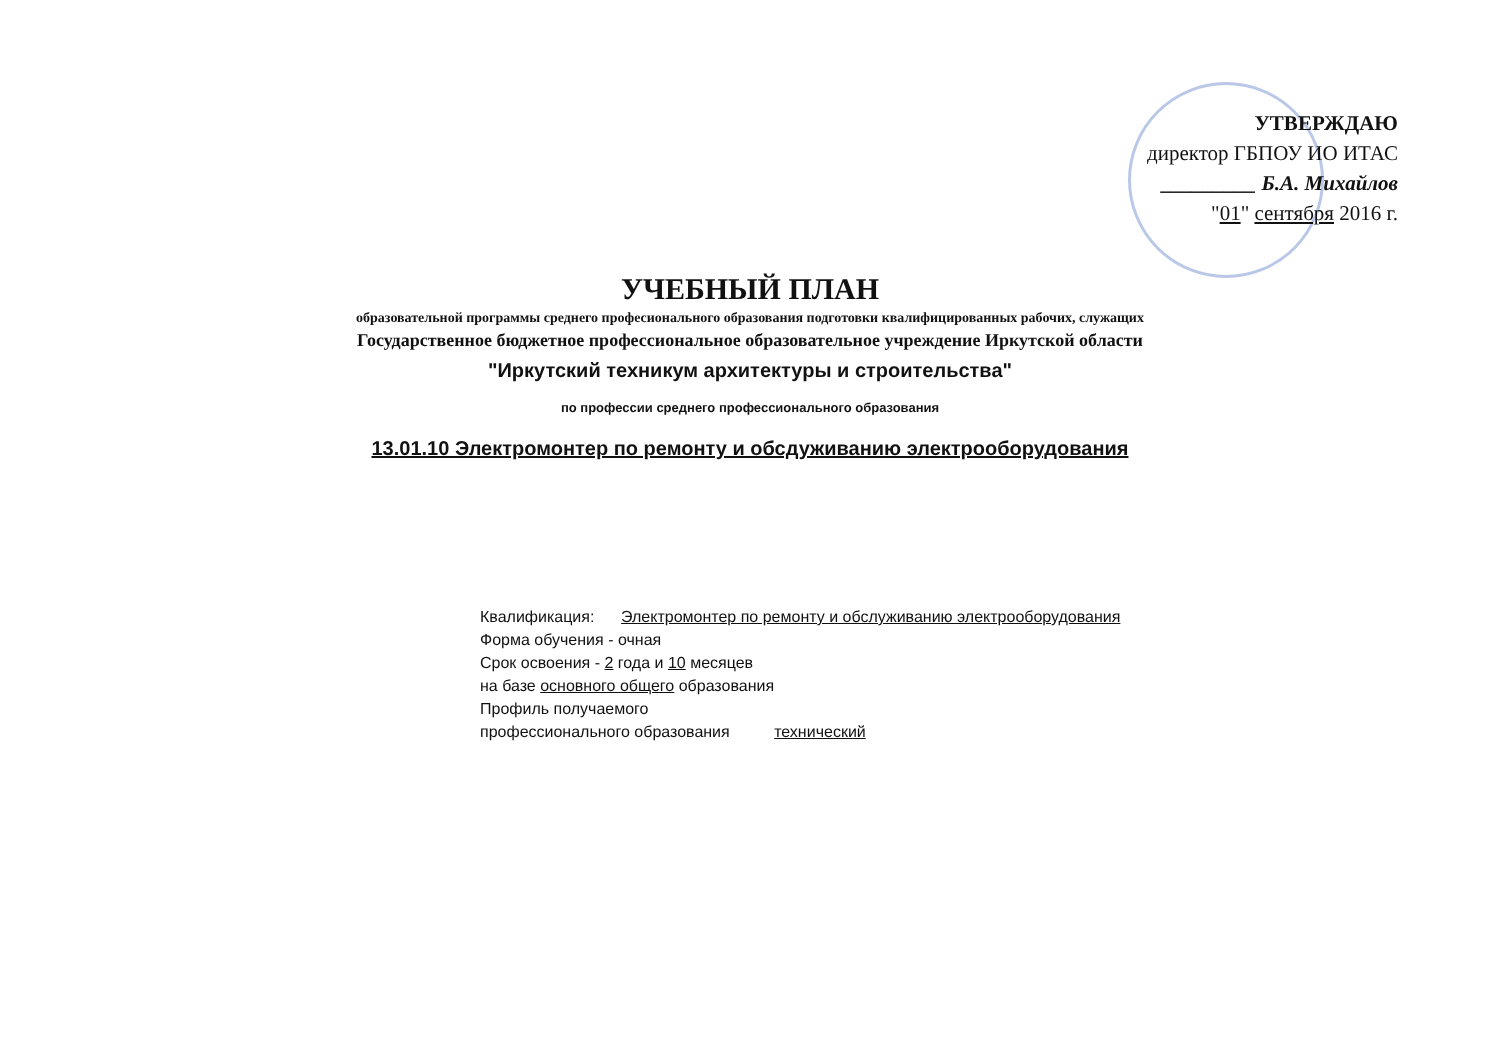УТВЕРЖДАЮ
директор ГБПОУ ИО ИТАС
_________ Б.А. Михайлов
"01" сентября 2016 г.
УЧЕБНЫЙ ПЛАН
образовательной программы среднего професионального образования подготовки квалифицированных рабочих, служащих
Государственное бюджетное профессиональное образовательное учреждение Иркутской области
"Иркутский техникум архитектуры и строительства"
по профессии среднего профессионального образования
13.01.10 Электромонтер по ремонту и обсдуживанию электрооборудования
Квалификация: Электромонтер по ремонту и обслуживанию электрооборудования
Форма обучения - очная
Срок освоения - 2 года и 10 месяцев
на базе основного общего образования
Профиль получаемого
профессионального образования технический